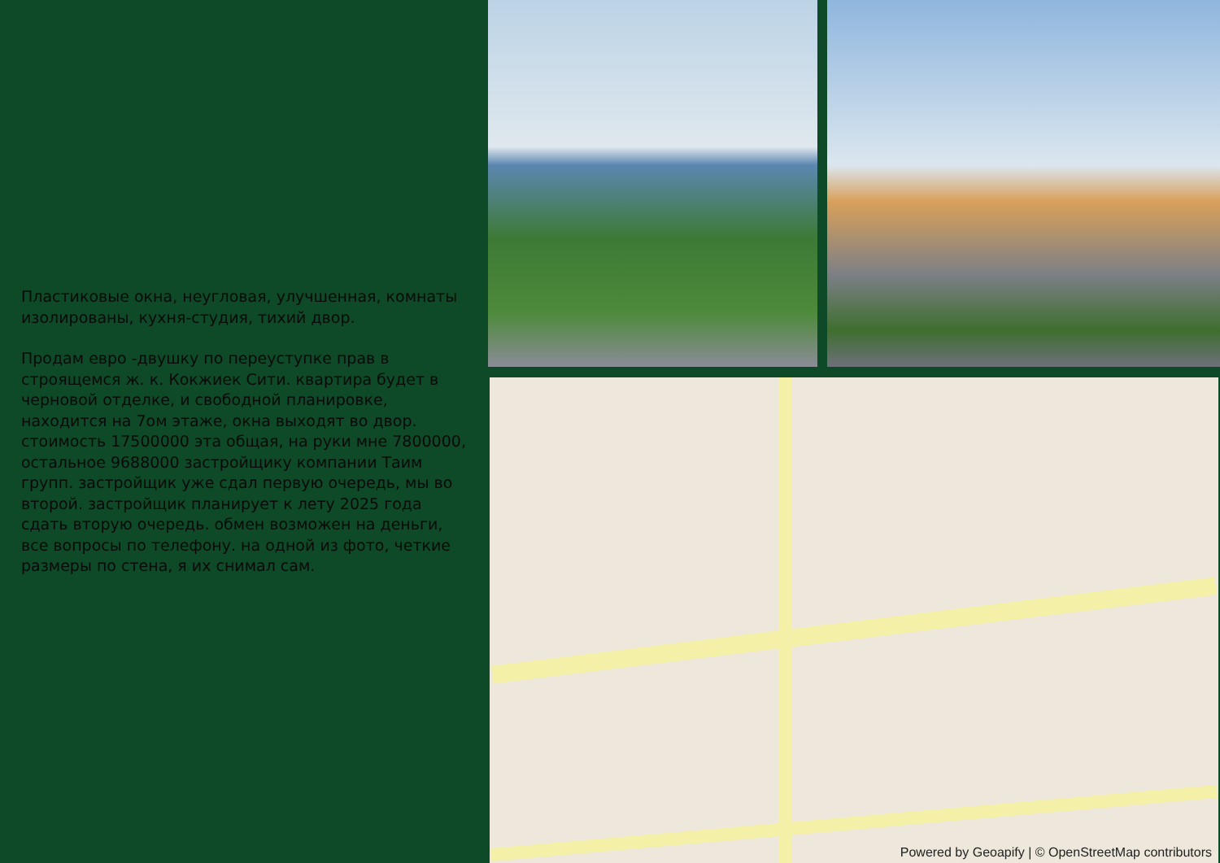Пластиковые окна, неугловая, улучшенная, комнаты изолированы, кухня-студия, тихий двор.
Продам евро -двушку по переуступке прав в строящемся ж. к. Кокжиек Сити. квартира будет в черновой отделке, и свободной планировке, находится на 7ом этаже, окна выходят во двор. стоимость 17500000 эта общая, на руки мне 7800000, остальное 9688000 застройщику компании Таим групп. застройщик уже сдал первую очередь, мы во второй. застройщик планирует к лету 2025 года сдать вторую очередь. обмен возможен на деньги, все вопросы по телефону. на одной из фото, четкие размеры по стена, я их снимал сам.
Powered by Geoapify | © OpenStreetMap contributors